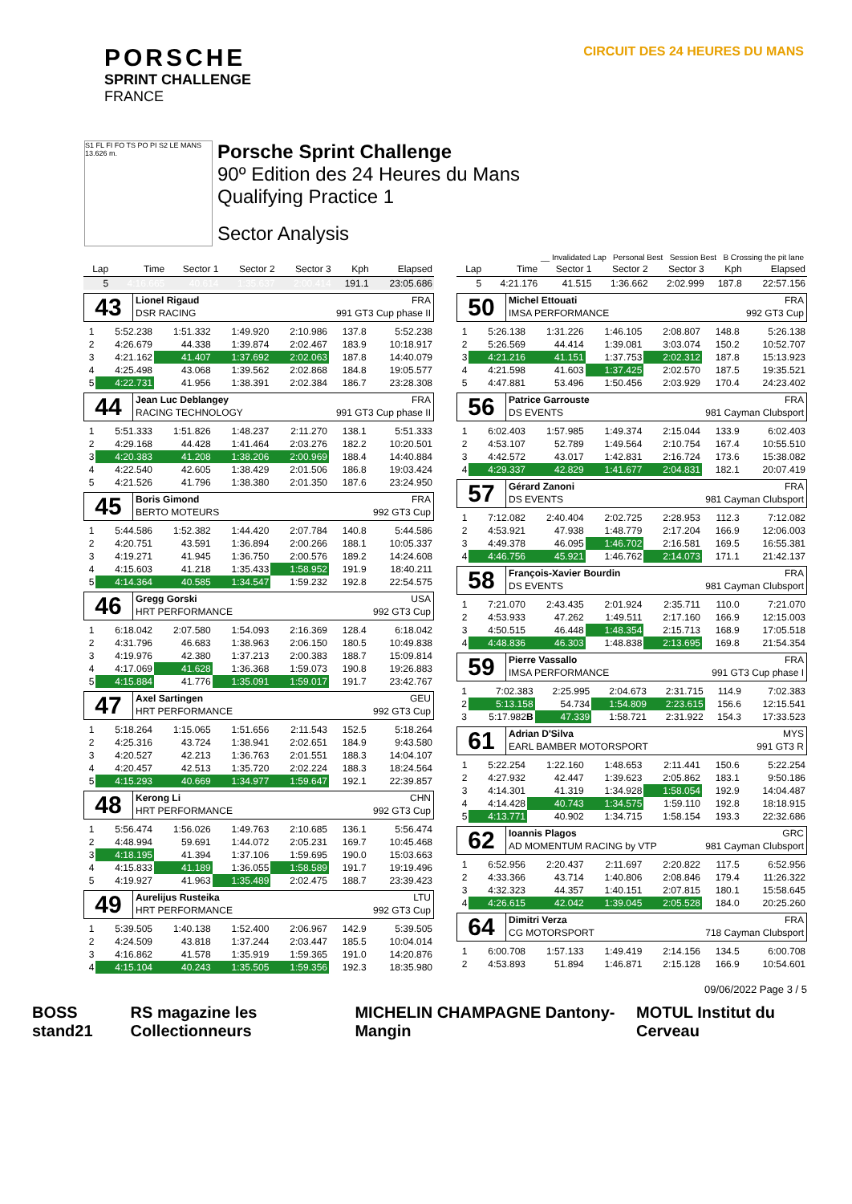PORSCHE
SPRINT CHALLENGE
FRANCE
CIRCUIT DES 24 HEURES DU MANS
S1 FL FI FO TS PO PI S2 LE MANS 13.626 m.
Porsche Sprint Challenge
90º Edition des 24 Heures du Mans
Qualifying Practice 1
Sector Analysis
__ Invalidated Lap Personal Best Session Best B Crossing the pit lane
| Lap | Time | Sector 1 | Sector 2 | Sector 3 | Kph | Elapsed |
| --- | --- | --- | --- | --- | --- | --- |
| 5 | 4:16.665 | 40.614 | 1:35.637 | 2:00.414 | 191.1 | 23:05.686 |
43
Lionel Rigaud FRA
DSR RACING 991 GT3 Cup phase II
| 1 | 5:52.238 | 1:51.332 | 1:49.920 | 2:10.986 | 137.8 | 5:52.238 |
| 2 | 4:26.679 | 44.338 | 1:39.874 | 2:02.467 | 183.9 | 10:18.917 |
| 3 | 4:21.162 | 41.407 | 1:37.692 | 2:02.063 | 187.8 | 14:40.079 |
| 4 | 4:25.498 | 43.068 | 1:39.562 | 2:02.868 | 184.8 | 19:05.577 |
| 5 | 4:22.731 | 41.956 | 1:38.391 | 2:02.384 | 186.7 | 23:28.308 |
44
Jean Luc Deblangey FRA
RACING TECHNOLOGY 991 GT3 Cup phase II
| 1 | 5:51.333 | 1:51.826 | 1:48.237 | 2:11.270 | 138.1 | 5:51.333 |
| 2 | 4:29.168 | 44.428 | 1:41.464 | 2:03.276 | 182.2 | 10:20.501 |
| 3 | 4:20.383 | 41.208 | 1:38.206 | 2:00.969 | 188.4 | 14:40.884 |
| 4 | 4:22.540 | 42.605 | 1:38.429 | 2:01.506 | 186.8 | 19:03.424 |
| 5 | 4:21.526 | 41.796 | 1:38.380 | 2:01.350 | 187.6 | 23:24.950 |
45
Boris Gimond FRA
BERTO MOTEURS 992 GT3 Cup
| 1 | 5:44.586 | 1:52.382 | 1:44.420 | 2:07.784 | 140.8 | 5:44.586 |
| 2 | 4:20.751 | 43.591 | 1:36.894 | 2:00.266 | 188.1 | 10:05.337 |
| 3 | 4:19.271 | 41.945 | 1:36.750 | 2:00.576 | 189.2 | 14:24.608 |
| 4 | 4:15.603 | 41.218 | 1:35.433 | 1:58.952 | 191.9 | 18:40.211 |
| 5 | 4:14.364 | 40.585 | 1:34.547 | 1:59.232 | 192.8 | 22:54.575 |
46
Gregg Gorski USA
HRT PERFORMANCE 992 GT3 Cup
| 1 | 6:18.042 | 2:07.580 | 1:54.093 | 2:16.369 | 128.4 | 6:18.042 |
| 2 | 4:31.796 | 46.683 | 1:38.963 | 2:06.150 | 180.5 | 10:49.838 |
| 3 | 4:19.976 | 42.380 | 1:37.213 | 2:00.383 | 188.7 | 15:09.814 |
| 4 | 4:17.069 | 41.628 | 1:36.368 | 1:59.073 | 190.8 | 19:26.883 |
| 5 | 4:15.884 | 41.776 | 1:35.091 | 1:59.017 | 191.7 | 23:42.767 |
47
Axel Sartingen GEU
HRT PERFORMANCE 992 GT3 Cup
| 1 | 5:18.264 | 1:15.065 | 1:51.656 | 2:11.543 | 152.5 | 5:18.264 |
| 2 | 4:25.316 | 43.724 | 1:38.941 | 2:02.651 | 184.9 | 9:43.580 |
| 3 | 4:20.527 | 42.213 | 1:36.763 | 2:01.551 | 188.3 | 14:04.107 |
| 4 | 4:20.457 | 42.513 | 1:35.720 | 2:02.224 | 188.3 | 18:24.564 |
| 5 | 4:15.293 | 40.669 | 1:34.977 | 1:59.647 | 192.1 | 22:39.857 |
48
Kerong Li CHN
HRT PERFORMANCE 992 GT3 Cup
| 1 | 5:56.474 | 1:56.026 | 1:49.763 | 2:10.685 | 136.1 | 5:56.474 |
| 2 | 4:48.994 | 59.691 | 1:44.072 | 2:05.231 | 169.7 | 10:45.468 |
| 3 | 4:18.195 | 41.394 | 1:37.106 | 1:59.695 | 190.0 | 15:03.663 |
| 4 | 4:15.833 | 41.189 | 1:36.055 | 1:58.589 | 191.7 | 19:19.496 |
| 5 | 4:19.927 | 41.963 | 1:35.489 | 2:02.475 | 188.7 | 23:39.423 |
49
Aurelijus Rusteika LTU
HRT PERFORMANCE 992 GT3 Cup
| 1 | 5:39.505 | 1:40.138 | 1:52.400 | 2:06.967 | 142.9 | 5:39.505 |
| 2 | 4:24.509 | 43.818 | 1:37.244 | 2:03.447 | 185.5 | 10:04.014 |
| 3 | 4:16.862 | 41.578 | 1:35.919 | 1:59.365 | 191.0 | 14:20.876 |
| 4 | 4:15.104 | 40.243 | 1:35.505 | 1:59.356 | 192.3 | 18:35.980 |
| Lap | Time | Sector 1 | Sector 2 | Sector 3 | Kph | Elapsed |
| --- | --- | --- | --- | --- | --- | --- |
| 5 | 4:21.176 | 41.515 | 1:36.662 | 2:02.999 | 187.8 | 22:57.156 |
50
Michel Ettouati FRA
IMSA PERFORMANCE 992 GT3 Cup
| 1 | 5:26.138 | 1:31.226 | 1:46.105 | 2:08.807 | 148.8 | 5:26.138 |
| 2 | 5:26.569 | 44.414 | 1:39.081 | 3:03.074 | 150.2 | 10:52.707 |
| 3 | 4:21.216 | 41.151 | 1:37.753 | 2:02.312 | 187.8 | 15:13.923 |
| 4 | 4:21.598 | 41.603 | 1:37.425 | 2:02.570 | 187.5 | 19:35.521 |
| 5 | 4:47.881 | 53.496 | 1:50.456 | 2:03.929 | 170.4 | 24:23.402 |
56
Patrice Garrouste FRA
DS EVENTS 981 Cayman Clubsport
| 1 | 6:02.403 | 1:57.985 | 1:49.374 | 2:15.044 | 133.9 | 6:02.403 |
| 2 | 4:53.107 | 52.789 | 1:49.564 | 2:10.754 | 167.4 | 10:55.510 |
| 3 | 4:42.572 | 43.017 | 1:42.831 | 2:16.724 | 173.6 | 15:38.082 |
| 4 | 4:29.337 | 42.829 | 1:41.677 | 2:04.831 | 182.1 | 20:07.419 |
57
Gérard Zanoni FRA
DS EVENTS 981 Cayman Clubsport
| 1 | 7:12.082 | 2:40.404 | 2:02.725 | 2:28.953 | 112.3 | 7:12.082 |
| 2 | 4:53.921 | 47.938 | 1:48.779 | 2:17.204 | 166.9 | 12:06.003 |
| 3 | 4:49.378 | 46.095 | 1:46.702 | 2:16.581 | 169.5 | 16:55.381 |
| 4 | 4:46.756 | 45.921 | 1:46.762 | 2:14.073 | 171.1 | 21:42.137 |
58
François-Xavier Bourdin FRA
DS EVENTS 981 Cayman Clubsport
| 1 | 7:21.070 | 2:43.435 | 2:01.924 | 2:35.711 | 110.0 | 7:21.070 |
| 2 | 4:53.933 | 47.262 | 1:49.511 | 2:17.160 | 166.9 | 12:15.003 |
| 3 | 4:50.515 | 46.448 | 1:48.354 | 2:15.713 | 168.9 | 17:05.518 |
| 4 | 4:48.836 | 46.303 | 1:48.838 | 2:13.695 | 169.8 | 21:54.354 |
59
Pierre Vassallo FRA
IMSA PERFORMANCE 991 GT3 Cup phase I
| 1 | 7:02.383 | 2:25.995 | 2:04.673 | 2:31.715 | 114.9 | 7:02.383 |
| 2 | 5:13.158 | 54.734 | 1:54.809 | 2:23.615 | 156.6 | 12:15.541 |
| 3 | 5:17.982 B | 47.339 | 1:58.721 | 2:31.922 | 154.3 | 17:33.523 |
61
Adrian D'Silva MYS
EARL BAMBER MOTORSPORT 991 GT3 R
| 1 | 5:22.254 | 1:22.160 | 1:48.653 | 2:11.441 | 150.6 | 5:22.254 |
| 2 | 4:27.932 | 42.447 | 1:39.623 | 2:05.862 | 183.1 | 9:50.186 |
| 3 | 4:14.301 | 41.319 | 1:34.928 | 1:58.054 | 192.9 | 14:04.487 |
| 4 | 4:14.428 | 40.743 | 1:34.575 | 1:59.110 | 192.8 | 18:18.915 |
| 5 | 4:13.771 | 40.902 | 1:34.715 | 1:58.154 | 193.3 | 22:32.686 |
62
Ioannis Plagos GRC
AD MOMENTUM RACING by VTP 981 Cayman Clubsport
| 1 | 6:52.956 | 2:20.437 | 2:11.697 | 2:20.822 | 117.5 | 6:52.956 |
| 2 | 4:33.366 | 43.714 | 1:40.806 | 2:08.846 | 179.4 | 11:26.322 |
| 3 | 4:32.323 | 44.357 | 1:40.151 | 2:07.815 | 180.1 | 15:58.645 |
| 4 | 4:26.615 | 42.042 | 1:39.045 | 2:05.528 | 184.0 | 20:25.260 |
64
Dimitri Verza FRA
CG MOTORSPORT 718 Cayman Clubsport
| 1 | 6:00.708 | 1:57.133 | 1:49.419 | 2:14.156 | 134.5 | 6:00.708 |
| 2 | 4:53.893 | 51.894 | 1:46.871 | 2:15.128 | 166.9 | 10:54.601 |
09/06/2022 Page 3 / 5
BOSS stand21 RS magazine les Collectionneurs MICHELIN CHAMPAGNE Dantony-Mangin MOTUL Institut du Cerveau